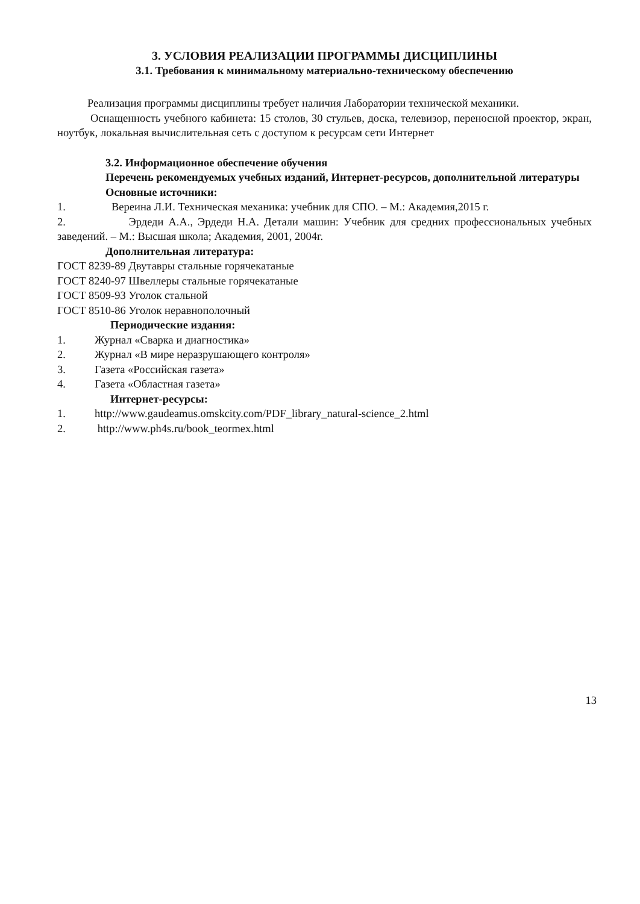3. УСЛОВИЯ РЕАЛИЗАЦИИ ПРОГРАММЫ ДИСЦИПЛИНЫ
3.1. Требования к минимальному материально-техническому обеспечению
Реализация программы дисциплины требует наличия Лаборатории технической механики.
Оснащенность учебного кабинета: 15 столов, 30 стульев, доска, телевизор, переносной проектор, экран, ноутбук, локальная вычислительная сеть с доступом к ресурсам сети Интернет
3.2. Информационное обеспечение обучения
Перечень рекомендуемых учебных изданий, Интернет-ресурсов, дополнительной литературы
Основные источники:
1. Вереина Л.И. Техническая механика: учебник для СПО. – М.: Академия,2015 г.
2. Эрдеди А.А., Эрдеди Н.А. Детали машин: Учебник для средних профессиональных учебных заведений. – М.: Высшая школа; Академия, 2001, 2004г.
Дополнительная литература:
ГОСТ 8239-89 Двутавры стальные горячекатаные
ГОСТ 8240-97 Швеллеры стальные горячекатаные
ГОСТ 8509-93 Уголок стальной
ГОСТ 8510-86 Уголок неравнополочный
Периодические издания:
1. Журнал «Сварка и диагностика»
2. Журнал «В мире неразрушающего контроля»
3. Газета «Российская газета»
4. Газета «Областная газета»
Интернет-ресурсы:
1. http://www.gaudeamus.omskcity.com/PDF_library_natural-science_2.html
2. http://www.ph4s.ru/book_teormex.html
13